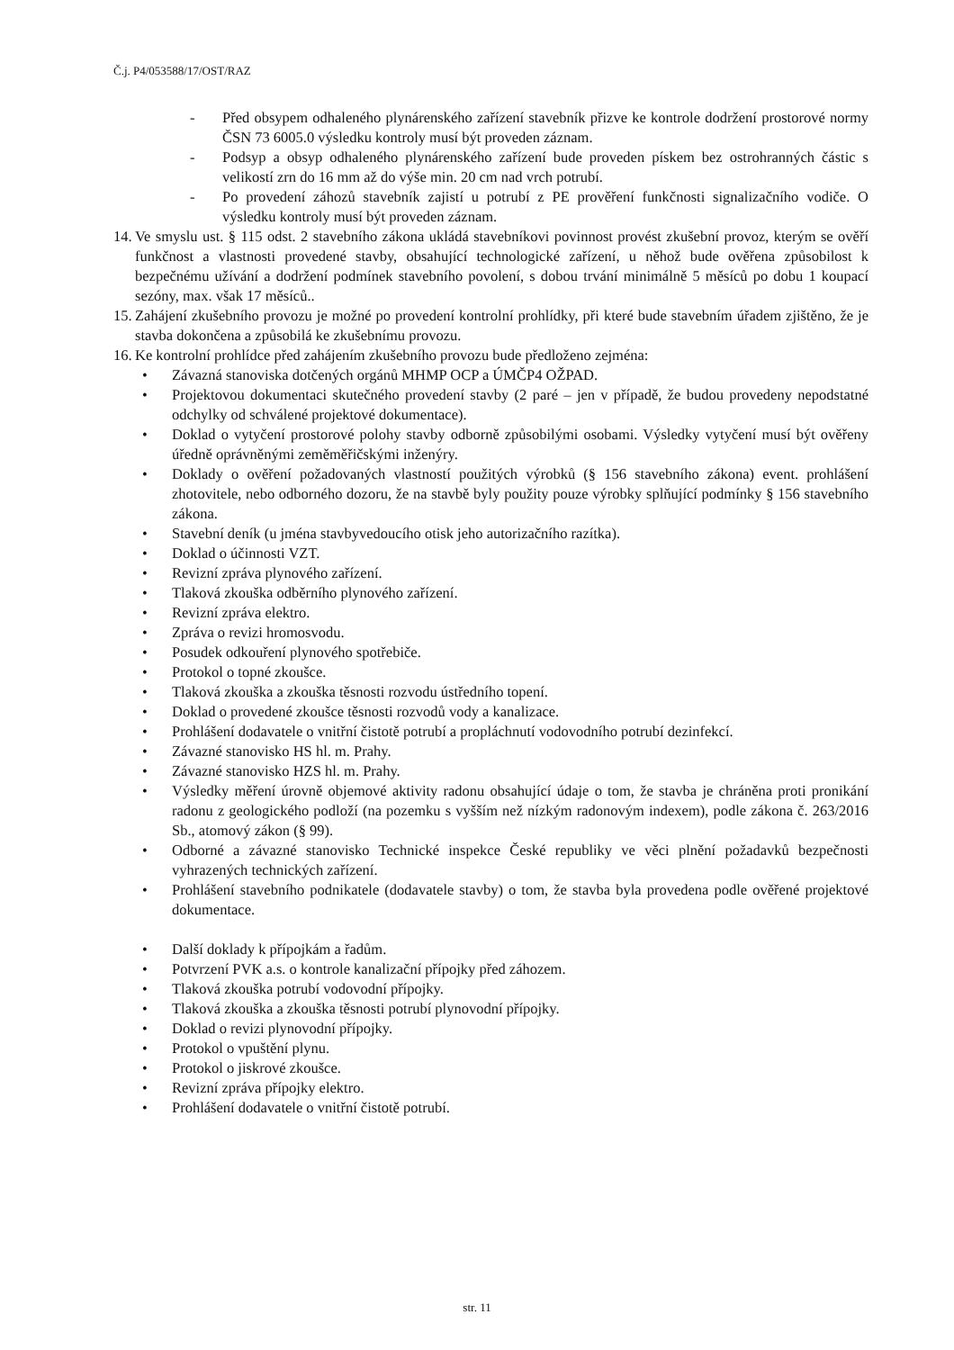Č.j. P4/053588/17/OST/RAZ
- Před obsypem odhaleného plynárenského zařízení stavebník přizve ke kontrole dodržení prostorové normy ČSN 73 6005.0 výsledku kontroly musí být proveden záznam.
- Podsyp a obsyp odhaleného plynárenského zařízení bude proveden pískem bez ostrohranných částic s velikostí zrn do 16 mm až do výše min. 20 cm nad vrch potrubí.
- Po provedení záhozů stavebník zajistí u potrubí z PE prověření funkčnosti signalizačního vodiče. O výsledku kontroly musí být proveden záznam.
14.
Ve smyslu ust. § 115 odst. 2 stavebního zákona ukládá stavebníkovi povinnost provést zkušební provoz, kterým se ověří funkčnost a vlastnosti provedené stavby, obsahující technologické zařízení, u něhož bude ověřena způsobilost k bezpečnému užívání a dodržení podmínek stavebního povolení, s dobou trvání minimálně 5 měsíců po dobu 1 koupací sezóny, max. však 17 měsíců..
15.
Zahájení zkušebního provozu je možné po provedení kontrolní prohlídky, při které bude stavebním úřadem zjištěno, že je stavba dokončena a způsobilá ke zkušebnímu provozu.
16.
Ke kontrolní prohlídce před zahájením zkušebního provozu bude předloženo zejména:
• Závazná stanoviska dotčených orgánů MHMP OCP a ÚMČP4 OŽPAD.
• Projektovou dokumentaci skutečného provedení stavby (2 paré – jen v případě, že budou provedeny nepodstatné odchylky od schválené projektové dokumentace).
• Doklad o vytyčení prostorové polohy stavby odborně způsobilými osobami. Výsledky vytyčení musí být ověřeny úředně oprávněnými zeměměřičskými inženýry.
• Doklady o ověření požadovaných vlastností použitých výrobků (§ 156 stavebního zákona) event. prohlášení zhotovitele, nebo odborného dozoru, že na stavbě byly použity pouze výrobky splňující podmínky § 156 stavebního zákona.
• Stavební deník (u jména stavbyvedoucího otisk jeho autorizačního razítka).
• Doklad o účinnosti VZT.
• Revizní zpráva plynového zařízení.
• Tlaková zkouška odběrního plynového zařízení.
• Revizní zpráva elektro.
• Zpráva o revizi hromosvodu.
• Posudek odkouření plynového spotřebiče.
• Protokol o topné zkoušce.
• Tlaková zkouška a zkouška těsnosti rozvodu ústředního topení.
• Doklad o provedené zkoušce těsnosti rozvodů vody a kanalizace.
• Prohlášení dodavatele o vnitřní čistotě potrubí a propláchnutí vodovodního potrubí dezinfekcí.
• Závazné stanovisko HS hl. m. Prahy.
• Závazné stanovisko HZS hl. m. Prahy.
• Výsledky měření úrovně objemové aktivity radonu obsahující údaje o tom, že stavba je chráněna proti pronikání radonu z geologického podloží (na pozemku s vyšším než nízkým radonovým indexem), podle zákona č. 263/2016 Sb., atomový zákon (§ 99).
• Odborné a závazné stanovisko Technické inspekce České republiky ve věci plnění požadavků bezpečnosti vyhrazených technických zařízení.
• Prohlášení stavebního podnikatele (dodavatele stavby) o tom, že stavba byla provedena podle ověřené projektové dokumentace.
• Další doklady k přípojkám a řadům.
• Potvrzení PVK a.s. o kontrole kanalizační přípojky před záhozem.
• Tlaková zkouška potrubí vodovodní přípojky.
• Tlaková zkouška a zkouška těsnosti potrubí plynovodní přípojky.
• Doklad o revizi plynovodní přípojky.
• Protokol o vpuštění plynu.
• Protokol o jiskrové zkoušce.
• Revizní zpráva přípojky elektro.
• Prohlášení dodavatele o vnitřní čistotě potrubí.
str. 11